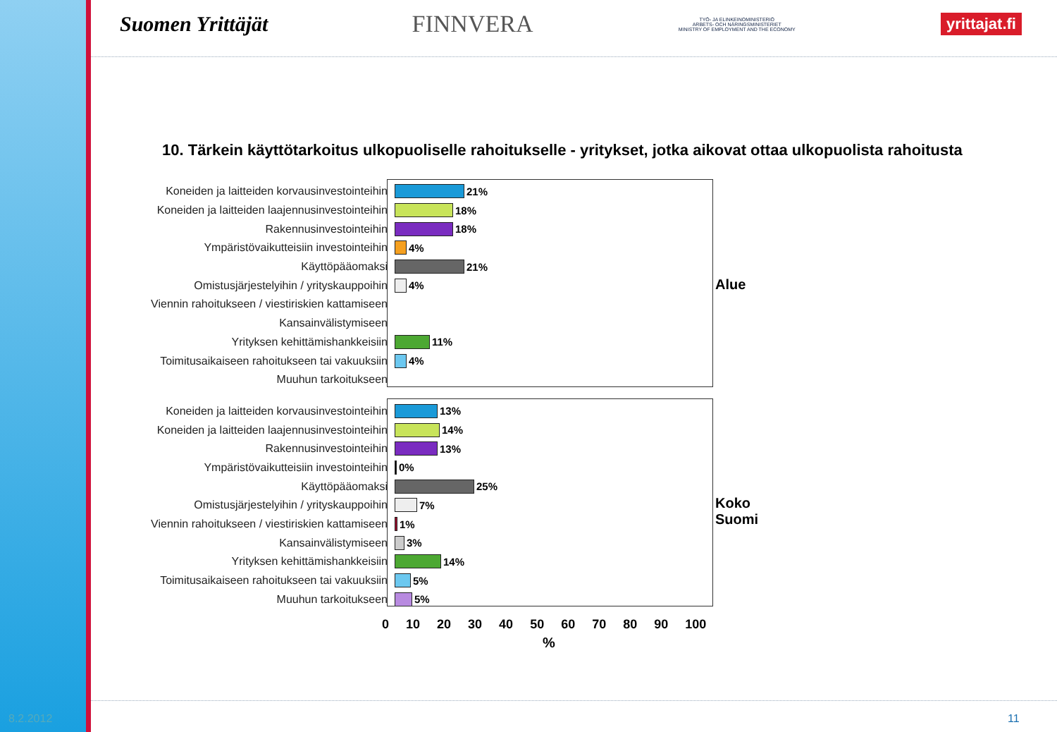Suomen Yrittäjät FINNVERA
TYÖ- JA ELINKEINOMINISTERIÖ
ARBETS- OCH NÄRINGSMINISTERIET
MINISTRY OF EMPLOYMENT AND THE ECONOMY
yrittajat.fi
10. Tärkein käyttötarkoitus ulkopuoliselle rahoitukselle - yritykset, jotka aikovat ottaa ulkopuolista rahoitusta
Alue
Koko Suomi
Koneiden ja laitteiden korvausinvestointeihin 21%
Koneiden ja laitteiden laajennusinvestointeihin 18%
Rakennusinvestointeihin 18%
Ympäristövaikutteisiin investointeihin 4%
Käyttöpääomaksi 21%
Omistusjärjestelyihin / yrityskauppoihin 4%
Viennin rahoitukseen / viestiriskien kattamiseen
Kansainvälistymiseen
Yrityksen kehittämishankkeisiin 11%
Toimitusaikaiseen rahoitukseen tai vakuuksiin 4%
Muuhun tarkoitukseen
Koneiden ja laitteiden korvausinvestointeihin 13%
Koneiden ja laitteiden laajennusinvestointeihin 14%
Rakennusinvestointeihin 13%
Ympäristövaikutteisiin investointeihin 0%
Käyttöpääomaksi 25%
Omistusjärjestelyihin / yrityskauppoihin 7%
Viennin rahoitukseen / viestiriskien kattamiseen 1%
Kansainvälistymiseen 3%
Yrityksen kehittämishankkeisiin 14%
Toimitusaikaiseen rahoitukseen tai vakuuksiin 5%
Muuhun tarkoitukseen 5%
0 10 20 30 40 50 60 70 80 90 100
%
8.2.2012 11